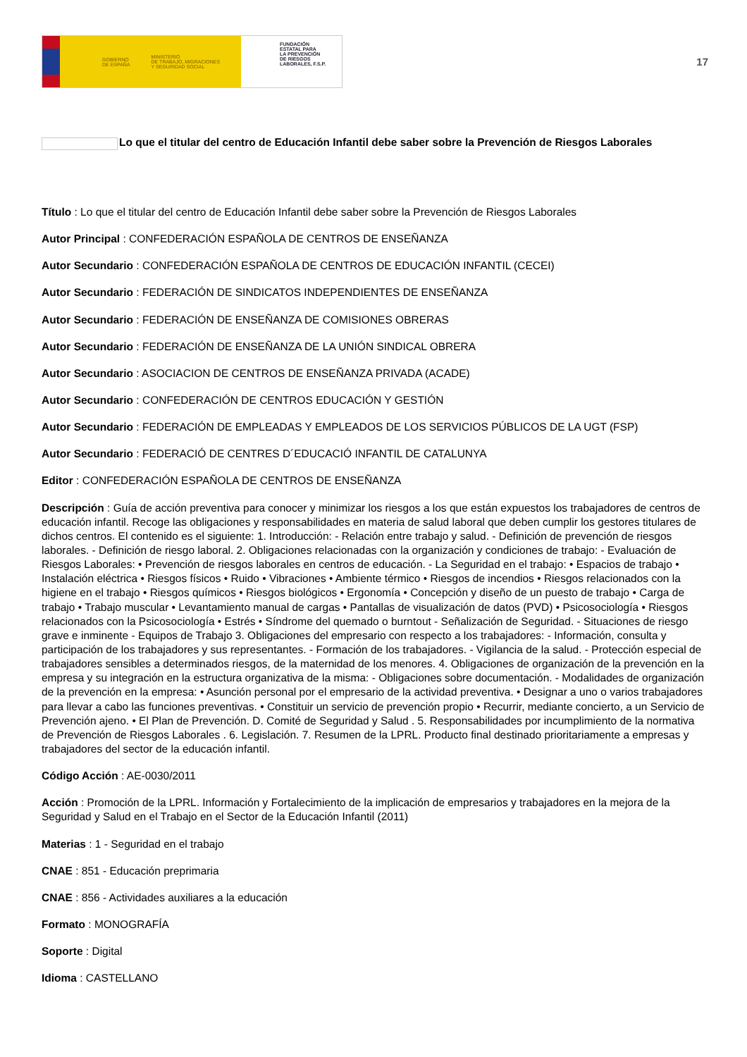GOBIERNO
DE ESPAÑA MINISTERIO
DE TRABAJO, MIGRACIONES
Y SEGURIDAD SOCIAL
FUNDACIÓN
ESTATAL PARA
LA PREVENCIÓN
DE RIESGOS
LABORALES, F.S.P.
17
Lo que el titular del centro de Educación Infantil debe saber sobre la Prevención de Riesgos Laborales
Título : Lo que el titular del centro de Educación Infantil debe saber sobre la Prevención de Riesgos Laborales
Autor Principal : CONFEDERACIÓN ESPAÑOLA DE CENTROS DE ENSEÑANZA
Autor Secundario : CONFEDERACIÓN ESPAÑOLA DE CENTROS DE EDUCACIÓN INFANTIL (CECEI)
Autor Secundario : FEDERACIÓN DE SINDICATOS INDEPENDIENTES DE ENSEÑANZA
Autor Secundario : FEDERACIÓN DE ENSEÑANZA DE COMISIONES OBRERAS
Autor Secundario : FEDERACIÓN DE ENSEÑANZA DE LA UNIÓN SINDICAL OBRERA
Autor Secundario : ASOCIACION DE CENTROS DE ENSEÑANZA PRIVADA (ACADE)
Autor Secundario : CONFEDERACIÓN DE CENTROS EDUCACIÓN Y GESTIÓN
Autor Secundario : FEDERACIÓN DE EMPLEADAS Y EMPLEADOS DE LOS SERVICIOS PÚBLICOS DE LA UGT (FSP)
Autor Secundario : FEDERACIÓ DE CENTRES D´EDUCACIÓ INFANTIL DE CATALUNYA
Editor : CONFEDERACIÓN ESPAÑOLA DE CENTROS DE ENSEÑANZA
Descripción : Guía de acción preventiva para conocer y minimizar los riesgos a los que están expuestos los trabajadores de centros de educación infantil. Recoge las obligaciones y responsabilidades en materia de salud laboral que deben cumplir los gestores titulares de dichos centros. El contenido es el siguiente: 1. Introducción: - Relación entre trabajo y salud. - Definición de prevención de riesgos laborales. - Definición de riesgo laboral. 2. Obligaciones relacionadas con la organización y condiciones de trabajo: - Evaluación de Riesgos Laborales: • Prevención de riesgos laborales en centros de educación. - La Seguridad en el trabajo: • Espacios de trabajo • Instalación eléctrica • Riesgos físicos • Ruido • Vibraciones • Ambiente térmico • Riesgos de incendios • Riesgos relacionados con la higiene en el trabajo • Riesgos químicos • Riesgos biológicos • Ergonomía • Concepción y diseño de un puesto de trabajo • Carga de trabajo • Trabajo muscular • Levantamiento manual de cargas • Pantallas de visualización de datos (PVD) • Psicosociología • Riesgos relacionados con la Psicosociología • Estrés • Síndrome del quemado o burntout - Señalización de Seguridad. - Situaciones de riesgo grave e inminente - Equipos de Trabajo 3. Obligaciones del empresario con respecto a los trabajadores: - Información, consulta y participación de los trabajadores y sus representantes. - Formación de los trabajadores. - Vigilancia de la salud. - Protección especial de trabajadores sensibles a determinados riesgos, de la maternidad de los menores. 4. Obligaciones de organización de la prevención en la empresa y su integración en la estructura organizativa de la misma: - Obligaciones sobre documentación. - Modalidades de organización de la prevención en la empresa: • Asunción personal por el empresario de la actividad preventiva. • Designar a uno o varios trabajadores para llevar a cabo las funciones preventivas. • Constituir un servicio de prevención propio • Recurrir, mediante concierto, a un Servicio de Prevención ajeno. • El Plan de Prevención. D. Comité de Seguridad y Salud . 5. Responsabilidades por incumplimiento de la normativa de Prevención de Riesgos Laborales . 6. Legislación. 7. Resumen de la LPRL. Producto final destinado prioritariamente a empresas y trabajadores del sector de la educación infantil.
Código Acción : AE-0030/2011
Acción : Promoción de la LPRL. Información y Fortalecimiento de la implicación de empresarios y trabajadores en la mejora de la Seguridad y Salud en el Trabajo en el Sector de la Educación Infantil (2011)
Materias : 1 - Seguridad en el trabajo
CNAE : 851 - Educación preprimaria
CNAE : 856 - Actividades auxiliares a la educación
Formato : MONOGRAFÍA
Soporte : Digital
Idioma : CASTELLANO